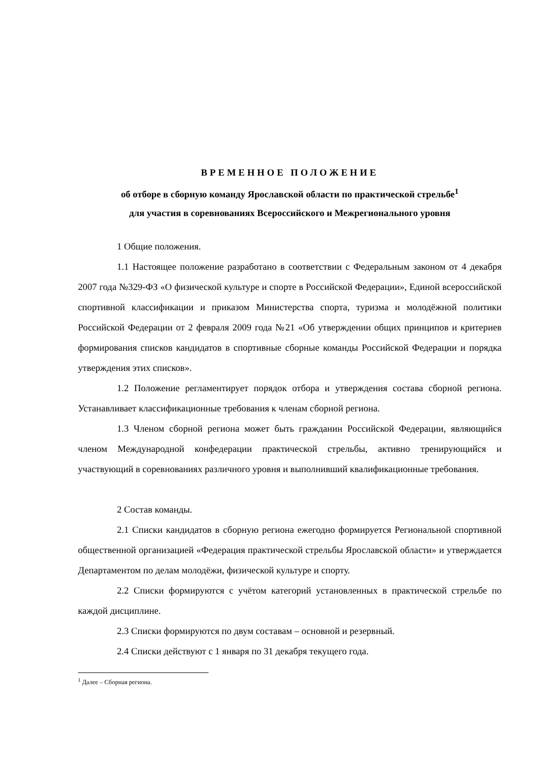ВРЕМЕННОЕ ПОЛОЖЕНИЕ
об отборе в сборную команду Ярославской области по практической стрельбе<sup>1</sup>
для участия в соревнованиях Всероссийского и Межрегионального уровня
1 Общие положения.
1.1 Настоящее положение разработано в соответствии с Федеральным законом от 4 декабря 2007 года №329-ФЗ «О физической культуре и спорте в Российской Федерации», Единой всероссийской спортивной классификации и приказом Министерства спорта, туризма и молодёжной политики Российской Федерации от 2 февраля 2009 года №21 «Об утверждении общих принципов и критериев формирования списков кандидатов в спортивные сборные команды Российской Федерации и порядка утверждения этих списков».
1.2 Положение регламентирует порядок отбора и утверждения состава сборной региона. Устанавливает классификационные требования к членам сборной региона.
1.3 Членом сборной региона может быть гражданин Российской Федерации, являющийся членом Международной конфедерации практической стрельбы, активно тренирующийся и участвующий в соревнованиях различного уровня и выполнивший квалификационные требования.
2 Состав команды.
2.1 Списки кандидатов в сборную региона ежегодно формируется Региональной спортивной общественной организацией «Федерация практической стрельбы Ярославской области» и утверждается Департаментом по делам молодёжи, физической культуре и спорту.
2.2 Списки формируются с учётом категорий установленных в практической стрельбе по каждой дисциплине.
2.3 Списки формируются по двум составам – основной и резервный.
2.4 Списки действуют с 1 января по 31 декабря текущего года.
<sup>1</sup> Далее – Сборная региона.